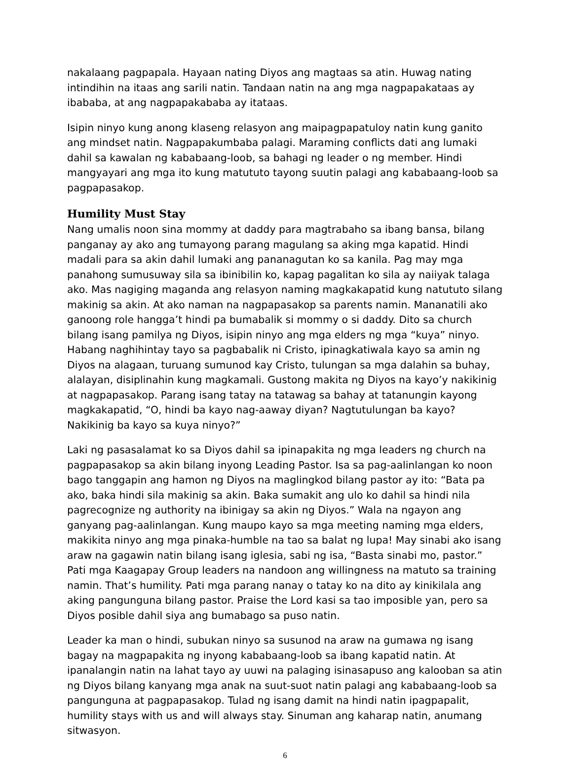nakalaang pagpapala. Hayaan nating Diyos ang magtaas sa atin. Huwag nating intindihin na itaas ang sarili natin. Tandaan natin na ang mga nagpapakataas ay ibababa, at ang nagpapakababa ay itataas.
Isipin ninyo kung anong klaseng relasyon ang maipagpapatuloy natin kung ganito ang mindset natin. Nagpapakumbaba palagi. Maraming conflicts dati ang lumaki dahil sa kawalan ng kababaang-loob, sa bahagi ng leader o ng member. Hindi mangyayari ang mga ito kung matututo tayong suutin palagi ang kababaang-loob sa pagpapasakop.
Humility Must Stay
Nang umalis noon sina mommy at daddy para magtrabaho sa ibang bansa, bilang panganay ay ako ang tumayong parang magulang sa aking mga kapatid. Hindi madali para sa akin dahil lumaki ang pananagutan ko sa kanila. Pag may mga panahong sumusuway sila sa ibinibilin ko, kapag pagalitan ko sila ay naiiyak talaga ako. Mas nagiging maganda ang relasyon naming magkakapatid kung natututo silang makinig sa akin. At ako naman na nagpapasakop sa parents namin. Mananatili ako ganoong role hangga’t hindi pa bumabalik si mommy o si daddy. Dito sa church bilang isang pamilya ng Diyos, isipin ninyo ang mga elders ng mga “kuya” ninyo. Habang naghihintay tayo sa pagbabalik ni Cristo, ipinagkatiwala kayo sa amin ng Diyos na alagaan, turuang sumunod kay Cristo, tulungan sa mga dalahin sa buhay, alalayan, disiplinahin kung magkamali. Gustong makita ng Diyos na kayo’y nakikinig at nagpapasakop. Parang isang tatay na tatawag sa bahay at tatanungin kayong magkakapatid, “O, hindi ba kayo nag-aaway diyan? Nagtutulungan ba kayo? Nakikinig ba kayo sa kuya ninyo?”
Laki ng pasasalamat ko sa Diyos dahil sa ipinapakita ng mga leaders ng church na pagpapasakop sa akin bilang inyong Leading Pastor. Isa sa pag-aalinlangan ko noon bago tanggapin ang hamon ng Diyos na maglingkod bilang pastor ay ito: “Bata pa ako, baka hindi sila makinig sa akin. Baka sumakit ang ulo ko dahil sa hindi nila pagrecognize ng authority na ibinigay sa akin ng Diyos.” Wala na ngayon ang ganyang pag-aalinlangan. Kung maupo kayo sa mga meeting naming mga elders, makikita ninyo ang mga pinaka-humble na tao sa balat ng lupa! May sinabi ako isang araw na gagawin natin bilang isang iglesia, sabi ng isa, “Basta sinabi mo, pastor.” Pati mga Kaagapay Group leaders na nandoon ang willingness na matuto sa training namin. That’s humility. Pati mga parang nanay o tatay ko na dito ay kinikilala ang aking pangunguna bilang pastor. Praise the Lord kasi sa tao imposible yan, pero sa Diyos posible dahil siya ang bumabago sa puso natin.
Leader ka man o hindi, subukan ninyo sa susunod na araw na gumawa ng isang bagay na magpapakita ng inyong kababaang-loob sa ibang kapatid natin. At ipanalangin natin na lahat tayo ay uuwi na palaging isinasapuso ang kalooban sa atin ng Diyos bilang kanyang mga anak na suut-suot natin palagi ang kababaang-loob sa pangunguna at pagpapasakop. Tulad ng isang damit na hindi natin ipagpapalit, humility stays with us and will always stay. Sinuman ang kaharap natin, anumang sitwasyon.
6